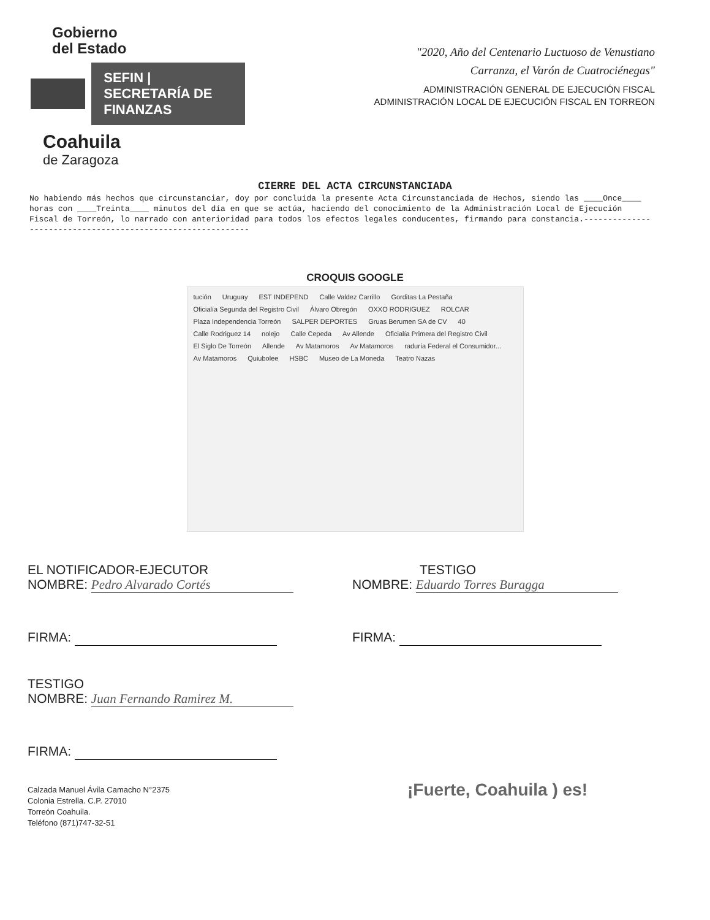Gobierno
del Estado
SEFIN | SECRETARÍA DE FINANZAS
Coahuila
de Zaragoza
"2020, Año del Centenario Luctuoso de Venustiano
Carranza, el Varón de Cuatrociénegas"
ADMINISTRACIÓN GENERAL DE EJECUCIÓN FISCAL
ADMINISTRACIÓN LOCAL DE EJECUCIÓN FISCAL EN TORREON
CIERRE DEL ACTA CIRCUNSTANCIADA
No habiendo más hechos que circunstanciar, doy por concluida la presente Acta Circunstanciada de Hechos, siendo las ____Once____ horas con ____Treinta____ minutos del día en que se actúa, haciendo del conocimiento de la Administración Local de Ejecución Fiscal de Torreón, lo narrado con anterioridad para todos los efectos legales conducentes, firmando para constancia.------------------------------------------------------------
CROQUIS GOOGLE
tución Uruguay EST INDEPEND Calle Valdez Carrillo Gorditas La Pestaña Oficialía Segunda del Registro Civil Álvaro Obregón OXXO RODRIGUEZ ROLCAR Plaza Independencia Torreón SALPER DEPORTES Gruas Berumen SA de CV 40 Calle Rodriguez 14 nolejo Calle Cepeda Av Allende Oficialía Primera del Registro Civil El Siglo De Torreón Allende Av Matamoros Av Matamoros raduría Federal el Consumidor... Av Matamoros Quiubolee HSBC Museo de La Moneda Teatro Nazas
EL NOTIFICADOR-EJECUTOR
NOMBRE: Pedro Alvarado Cortés
FIRMA:
TESTIGO
NOMBRE: Eduardo Torres Buragga
FIRMA:
TESTIGO
NOMBRE: Juan Fernando Ramirez M.
FIRMA:
Calzada Manuel Ávila Camacho N°2375
Colonia Estrella. C.P. 27010
Torreón Coahuila.
Teléfono (871)747-32-51
¡Fuerte, Coahuila ) es!